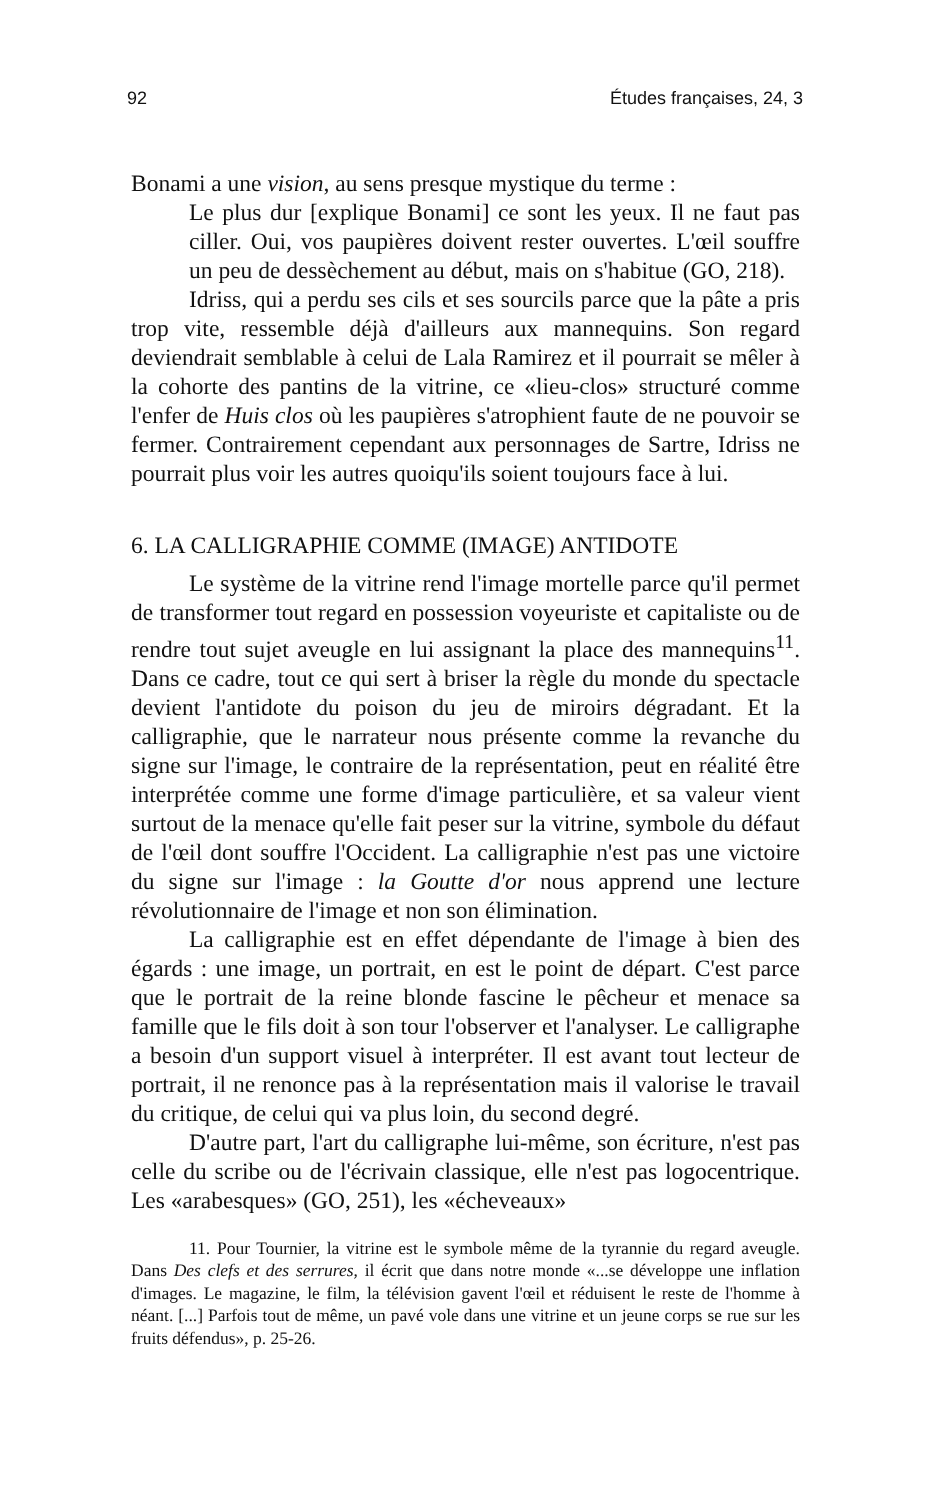92 Études françaises, 24, 3
Bonami a une vision, au sens presque mystique du terme :
Le plus dur [explique Bonami] ce sont les yeux. Il ne faut pas ciller. Oui, vos paupières doivent rester ouvertes. L'œil souffre un peu de dessèchement au début, mais on s'habitue (GO, 218).
Idriss, qui a perdu ses cils et ses sourcils parce que la pâte a pris trop vite, ressemble déjà d'ailleurs aux mannequins. Son regard deviendrait semblable à celui de Lala Ramirez et il pourrait se mêler à la cohorte des pantins de la vitrine, ce «lieu-clos» structuré comme l'enfer de Huis clos où les paupières s'atrophient faute de ne pouvoir se fermer. Contrairement cependant aux personnages de Sartre, Idriss ne pourrait plus voir les autres quoiqu'ils soient toujours face à lui.
6. LA CALLIGRAPHIE COMME (IMAGE) ANTIDOTE
Le système de la vitrine rend l'image mortelle parce qu'il permet de transformer tout regard en possession voyeuriste et capitaliste ou de rendre tout sujet aveugle en lui assignant la place des mannequins<sup>11</sup>. Dans ce cadre, tout ce qui sert à briser la règle du monde du spectacle devient l'antidote du poison du jeu de miroirs dégradant. Et la calligraphie, que le narrateur nous présente comme la revanche du signe sur l'image, le contraire de la représentation, peut en réalité être interprétée comme une forme d'image particulière, et sa valeur vient surtout de la menace qu'elle fait peser sur la vitrine, symbole du défaut de l'œil dont souffre l'Occident. La calligraphie n'est pas une victoire du signe sur l'image : la Goutte d'or nous apprend une lecture révolutionnaire de l'image et non son élimination.
La calligraphie est en effet dépendante de l'image à bien des égards : une image, un portrait, en est le point de départ. C'est parce que le portrait de la reine blonde fascine le pêcheur et menace sa famille que le fils doit à son tour l'observer et l'analyser. Le calligraphe a besoin d'un support visuel à interpréter. Il est avant tout lecteur de portrait, il ne renonce pas à la représentation mais il valorise le travail du critique, de celui qui va plus loin, du second degré.
D'autre part, l'art du calligraphe lui-même, son écriture, n'est pas celle du scribe ou de l'écrivain classique, elle n'est pas logocentrique. Les «arabesques» (GO, 251), les «écheveaux»
11. Pour Tournier, la vitrine est le symbole même de la tyrannie du regard aveugle. Dans Des clefs et des serrures, il écrit que dans notre monde «...se développe une inflation d'images. Le magazine, le film, la télévision gavent l'œil et réduisent le reste de l'homme à néant. [...] Parfois tout de même, un pavé vole dans une vitrine et un jeune corps se rue sur les fruits défendus», p. 25-26.